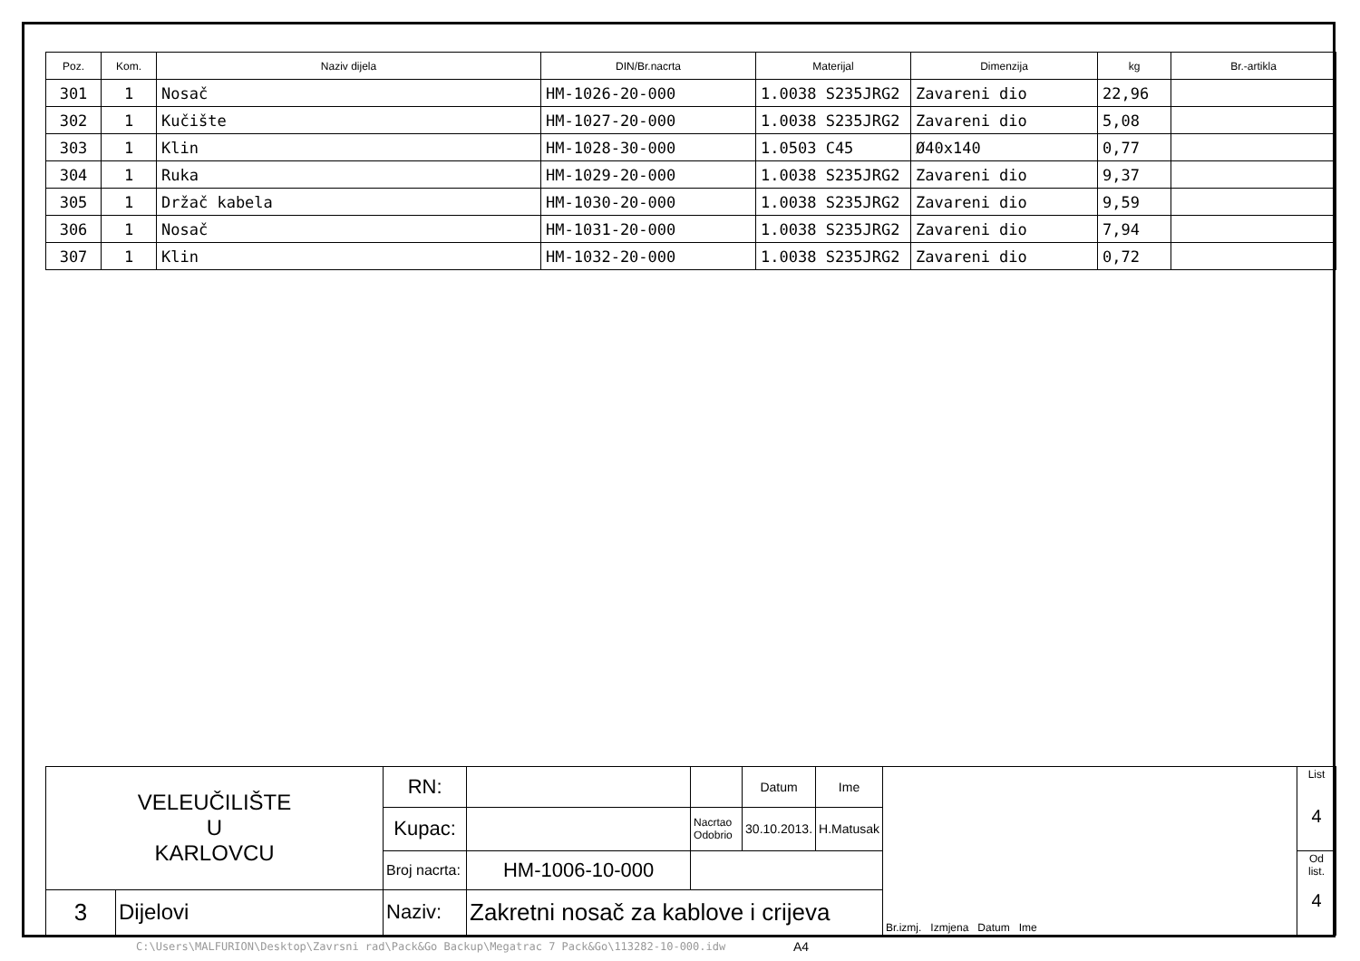| Poz. | Kom. | Naziv dijela | DIN/Br.nacrta | Materijal | Dimenzija | kg | Br.-artikla |
| --- | --- | --- | --- | --- | --- | --- | --- |
| 301 | 1 | Nosač | HM-1026-20-000 | 1.0038 S235JRG2 | Zavareni dio | 22,96 | |
| 302 | 1 | Kučište | HM-1027-20-000 | 1.0038 S235JRG2 | Zavareni dio | 5,08 | |
| 303 | 1 | Klin | HM-1028-30-000 | 1.0503 C45 | Ø40x140 | 0,77 | |
| 304 | 1 | Ruka | HM-1029-20-000 | 1.0038 S235JRG2 | Zavareni dio | 9,37 | |
| 305 | 1 | Držač kabela | HM-1030-20-000 | 1.0038 S235JRG2 | Zavareni dio | 9,59 | |
| 306 | 1 | Nosač | HM-1031-20-000 | 1.0038 S235JRG2 | Zavareni dio | 7,94 | |
| 307 | 1 | Klin | HM-1032-20-000 | 1.0038 S235JRG2 | Zavareni dio | 0,72 | |
| VELEUČILIŠTE U KARLOVCU | | RN: | | | Datum | Ime | Br.izmj. Izmjena Datum Ime | List 4 |
| | | Kupac: | | Nacrtao Odobrio | 30.10.2013. | H.Matusak | | |
| | | Broj nacrta: | HM-1006-10-000 | | | | | Od list. 4 |
| 3 | Dijelovi | Naziv: | Zakretni nosač za kablove i crijeva | | | | | |
C:\Users\MALFURION\Desktop\Zavrsni rad\Pack&Go Backup\Megatrac 7 Pack&Go\113282-10-000.idw
A4